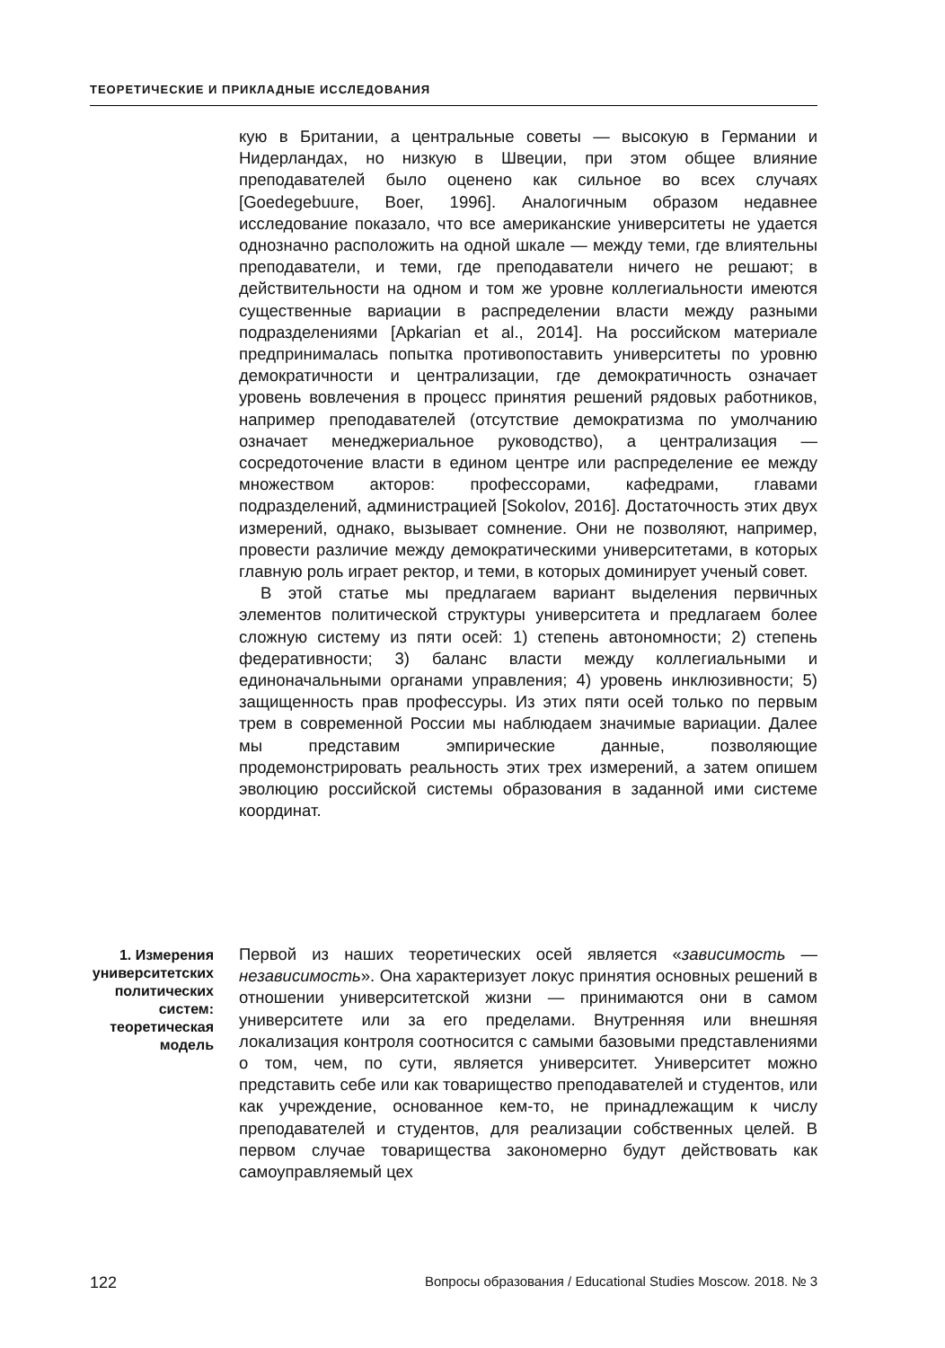ТЕОРЕТИЧЕСКИЕ И ПРИКЛАДНЫЕ ИССЛЕДОВАНИЯ
кую в Британии, а центральные советы — высокую в Германии и Нидерландах, но низкую в Швеции, при этом общее влияние преподавателей было оценено как сильное во всех случаях [Goedegebuure, Boer, 1996]. Аналогичным образом недавнее исследование показало, что все американские университеты не удается однозначно расположить на одной шкале — между теми, где влиятельны преподаватели, и теми, где преподаватели ничего не решают; в действительности на одном и том же уровне коллегиальности имеются существенные вариации в распределении власти между разными подразделениями [Apkarian et al., 2014]. На российском материале предпринималась попытка противопоставить университеты по уровню демократичности и централизации, где демократичность означает уровень вовлечения в процесс принятия решений рядовых работников, например преподавателей (отсутствие демократизма по умолчанию означает менеджериальное руководство), а централизация — сосредоточение власти в едином центре или распределение ее между множеством акторов: профессорами, кафедрами, главами подразделений, администрацией [Sokolov, 2016]. Достаточность этих двух измерений, однако, вызывает сомнение. Они не позволяют, например, провести различие между демократическими университетами, в которых главную роль играет ректор, и теми, в которых доминирует ученый совет.
В этой статье мы предлагаем вариант выделения первичных элементов политической структуры университета и предлагаем более сложную систему из пяти осей: 1) степень автономности; 2) степень федеративности; 3) баланс власти между коллегиальными и единоначальными органами управления; 4) уровень инклюзивности; 5) защищенность прав профессуры. Из этих пяти осей только по первым трем в современной России мы наблюдаем значимые вариации. Далее мы представим эмпирические данные, позволяющие продемонстрировать реальность этих трех измерений, а затем опишем эволюцию российской системы образования в заданной ими системе координат.
1. Измерения университетских политических систем: теоретическая модель
Первой из наших теоретических осей является «зависимость — независимость». Она характеризует локус принятия основных решений в отношении университетской жизни — принимаются они в самом университете или за его пределами. Внутренняя или внешняя локализация контроля соотносится с самыми базовыми представлениями о том, чем, по сути, является университет. Университет можно представить себе или как товарищество преподавателей и студентов, или как учреждение, основанное кем-то, не принадлежащим к числу преподавателей и студентов, для реализации собственных целей. В первом случае товарищества закономерно будут действовать как самоуправляемый цех
122 Вопросы образования / Educational Studies Moscow. 2018. № 3